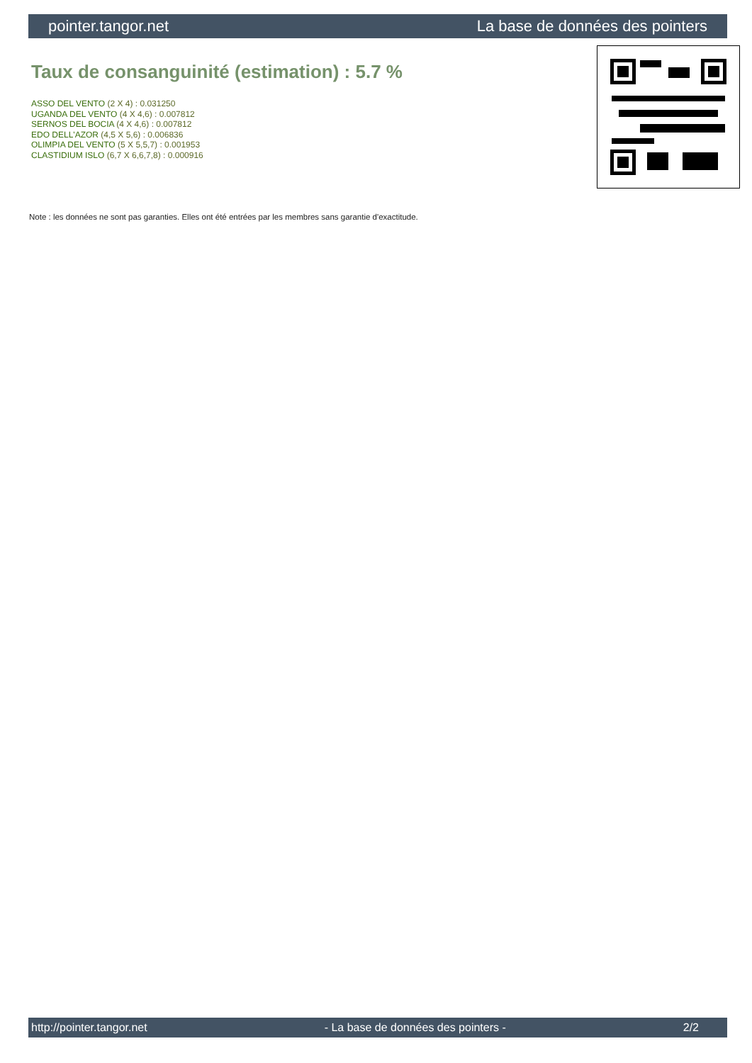pointer.tangor.net La base de données des pointers
Taux de consanguinité (estimation) : 5.7 %
ASSO DEL VENTO (2 X 4) : 0.031250
UGANDA DEL VENTO (4 X 4,6) : 0.007812
SERNOS DEL BOCIA (4 X 4,6) : 0.007812
EDO DELL'AZOR (4,5 X 5,6) : 0.006836
OLIMPIA DEL VENTO (5 X 5,5,7) : 0.001953
CLASTIDIUM ISLO (6,7 X 6,6,7,8) : 0.000916
Note : les données ne sont pas garanties. Elles ont été entrées par les membres sans garantie d'exactitude.
http://pointer.tangor.net - La base de données des pointers - 2/2